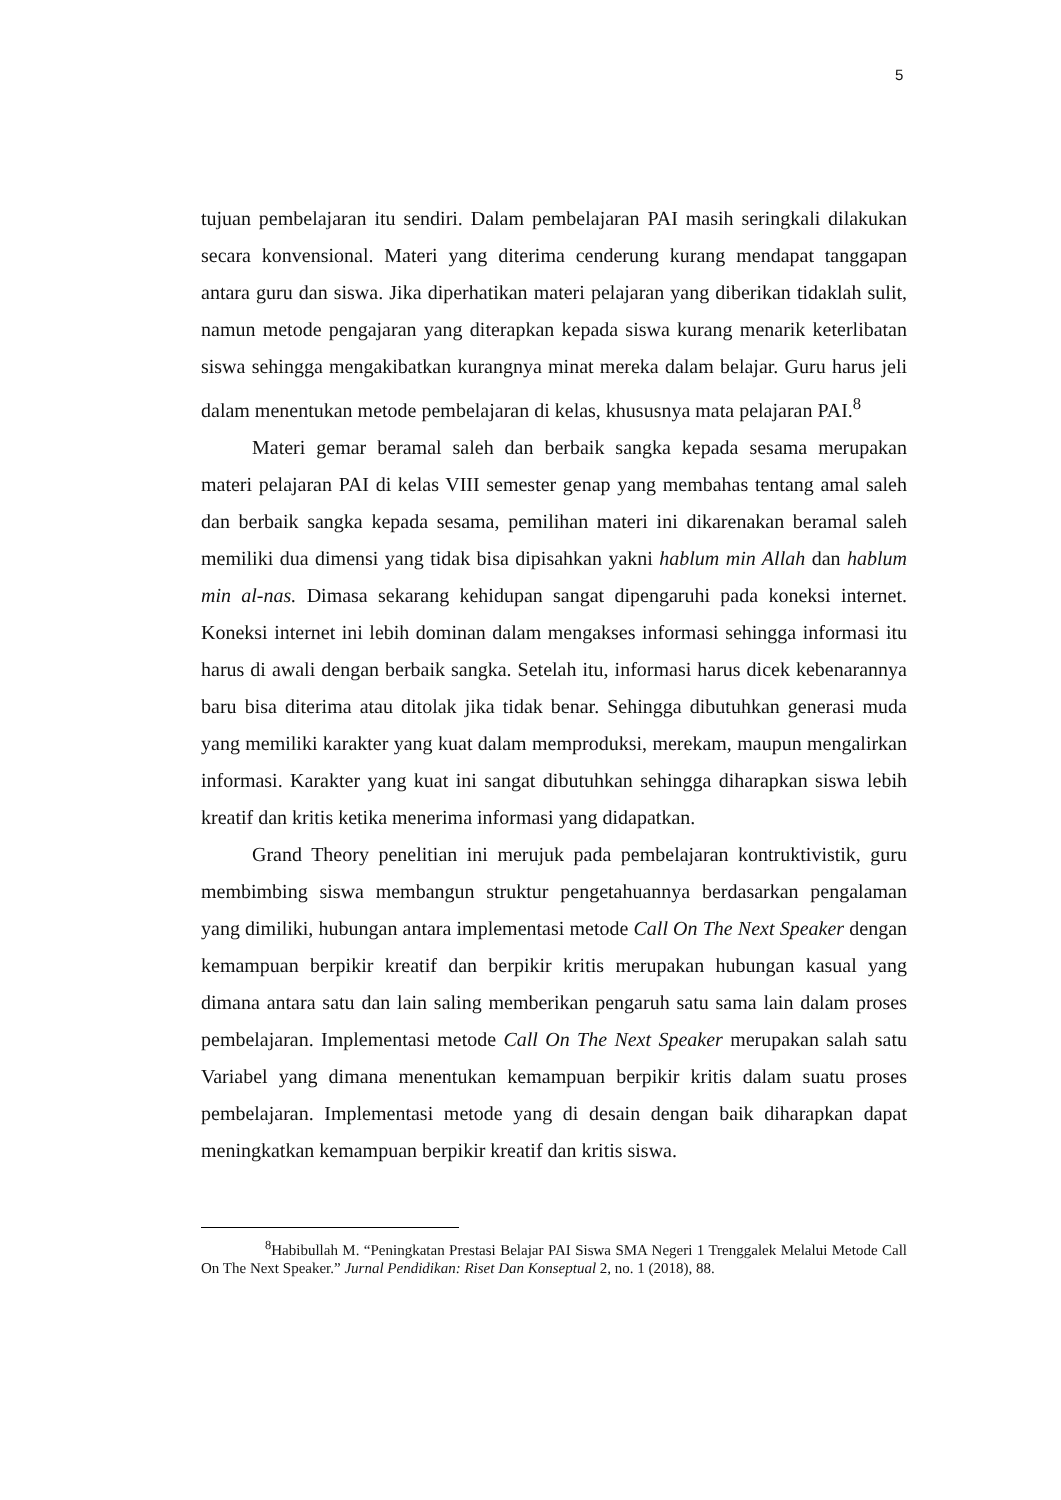5
tujuan pembelajaran itu sendiri. Dalam pembelajaran PAI masih seringkali dilakukan secara konvensional. Materi yang diterima cenderung kurang mendapat tanggapan antara guru dan siswa. Jika diperhatikan materi pelajaran yang diberikan tidaklah sulit, namun metode pengajaran yang diterapkan kepada siswa kurang menarik keterlibatan siswa sehingga mengakibatkan kurangnya minat mereka dalam belajar. Guru harus jeli dalam menentukan metode pembelajaran di kelas, khususnya mata pelajaran PAI.<sup>8</sup>
Materi gemar beramal saleh dan berbaik sangka kepada sesama merupakan materi pelajaran PAI di kelas VIII semester genap yang membahas tentang amal saleh dan berbaik sangka kepada sesama, pemilihan materi ini dikarenakan beramal saleh memiliki dua dimensi yang tidak bisa dipisahkan yakni hablum min Allah dan hablum min al-nas. Dimasa sekarang kehidupan sangat dipengaruhi pada koneksi internet. Koneksi internet ini lebih dominan dalam mengakses informasi sehingga informasi itu harus di awali dengan berbaik sangka. Setelah itu, informasi harus dicek kebenarannya baru bisa diterima atau ditolak jika tidak benar. Sehingga dibutuhkan generasi muda yang memiliki karakter yang kuat dalam memproduksi, merekam, maupun mengalirkan informasi. Karakter yang kuat ini sangat dibutuhkan sehingga diharapkan siswa lebih kreatif dan kritis ketika menerima informasi yang didapatkan.
Grand Theory penelitian ini merujuk pada pembelajaran kontruktivistik, guru membimbing siswa membangun struktur pengetahuannya berdasarkan pengalaman yang dimiliki, hubungan antara implementasi metode Call On The Next Speaker dengan kemampuan berpikir kreatif dan berpikir kritis merupakan hubungan kasual yang dimana antara satu dan lain saling memberikan pengaruh satu sama lain dalam proses pembelajaran. Implementasi metode Call On The Next Speaker merupakan salah satu Variabel yang dimana menentukan kemampuan berpikir kritis dalam suatu proses pembelajaran. Implementasi metode yang di desain dengan baik diharapkan dapat meningkatkan kemampuan berpikir kreatif dan kritis siswa.
<sup>8</sup> Habibullah M. “Peningkatan Prestasi Belajar PAI Siswa SMA Negeri 1 Trenggalek Melalui Metode Call On The Next Speaker.” Jurnal Pendidikan: Riset Dan Konseptual 2, no. 1 (2018), 88.